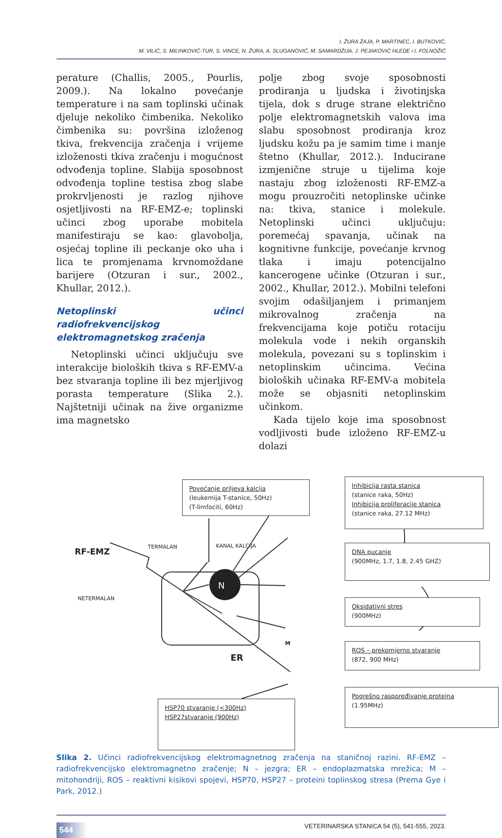I. ŽURA ŽAJA, P. MARTINEC, I. BUTKOVIĆ,
M. VILIĆ, S. MILINKOVIĆ-TUR, S. VINCE, N. ŽURA, A. SLUGANOVIĆ, M. SAMARDŽIJA, J. PEJAKOVIĆ HLEDE i I. FOLNOŽIĆ
perature (Challis, 2005., Pourlis, 2009.). Na lokalno povećanje temperature i na sam toplinski učinak djeluje nekoliko čimbenika. Nekoliko čimbenika su: površina izloženog tkiva, frekvencija zračenja i vrijeme izloženosti tkiva zračenju i mogućnost odvođenja topline. Slabija sposobnost odvođenja topline testisa zbog slabe prokrvljenosti je razlog njihove osjetljivosti na RF-EMZ-e; toplinski učinci zbog uporabe mobitela manifestiraju se kao: glavobolja, osjećaj topline ili peckanje oko uha i lica te promjenama krvnomoždane barijere (Otzuran i sur., 2002., Khullar, 2012.).
Netoplinski učinci radiofrekvencijskog elektromagnetskog zračenja
Netoplinski učinci uključuju sve interakcije bioloških tkiva s RF-EMV-a bez stvaranja topline ili bez mjerljivog porasta temperature (Slika 2.). Najštetniji učinak na žive organizme ima magnetsko
polje zbog svoje sposobnosti prodiranja u ljudska i životinjska tijela, dok s druge strane električno polje elektromagnetskih valova ima slabu sposobnost prodiranja kroz ljudsku kožu pa je samim time i manje štetno (Khullar, 2012.). Inducirane izmjenične struje u tijelima koje nastaju zbog izloženosti RF-EMZ-a mogu prouzročiti netoplinske učinke na: tkiva, stanice i molekule. Netoplinski učinci uključuju: poremećaj spavanja, učinak na kognitivne funkcije, povećanje krvnog tlaka i imaju potencijalno kancerogene učinke (Otzuran i sur., 2002., Khullar, 2012.). Mobilni telefoni svojim odašiljanjem i primanjem mikrovalnog zračenja na frekvencijama koje potiču rotaciju molekula vode i nekih organskih molekula, povezani su s toplinskim i netoplinskim učincima. Većina bioloških učinaka RF-EMV-a mobitela može se objasniti netoplinskim učinkom.
Kada tijelo koje ima sposobnost vodljivosti bude izloženo RF-EMZ-u dolazi
N
Povećanje priljeva kalcija
(leukemija T-stanice, 50Hz)
(T-limfociti, 60Hz)
Inhibicija rasta stanica
(stanice raka, 50Hz)
Inhibicija proliferacije stanica
(stanice raka, 27.12 MHz)
RF-EMZ TERMALAN KANAL KALCIJA
NETERMALAN
DNA pucanje
(900MHz, 1.7, 1.8, 2.45 GHZ)
Oksidativni stres
(900MHz)
ROS – prekomjerno stvaranje
(872, 900 MHz)
Pogrešno raspoređivanje proteina
(1.95MHz)
HSP70 stvaranje (<300Hz)
HSP27stvaranje (900Hz)
ER
M
Slika 2. Učinci radiofrekvencijskog elektromagnetnog zračenja na staničnoj razini. RF-EMZ – radiofrekvencijsko elektromagnetno zračenje; N – jezgra; ER – endoplazmatska mrežica; M – mitohondriji, ROS – reaktivni kisikovi spojevi, HSP70, HSP27 – proteini toplinskog stresa (Prema Gye i Park, 2012.)
544 VETERINARSKA STANICA 54 (5), 541-555, 2023.